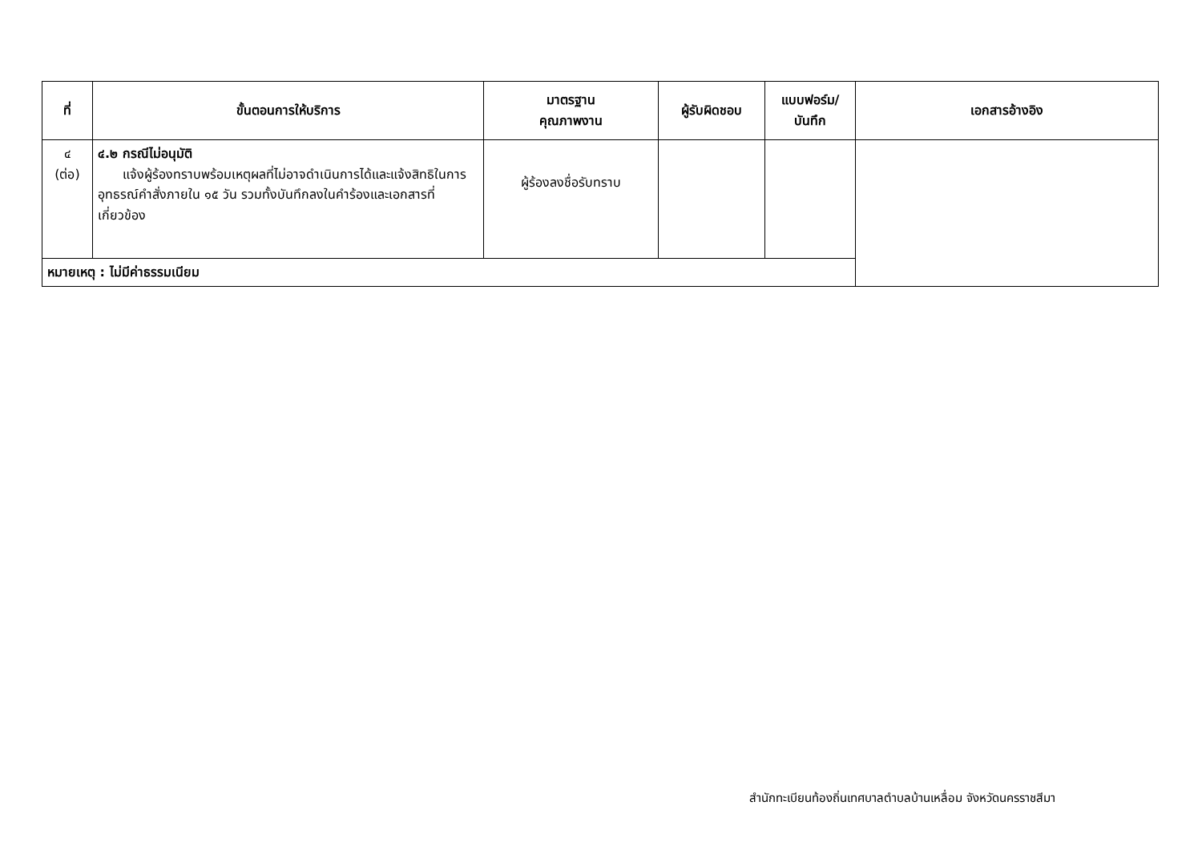| ที่ | ขั้นตอนการให้บริการ | มาตรฐาน คุณภาพงาน | ผู้รับผิดชอบ | แบบฟอร์ม/ บันทึก | เอกสารอ้างอิง |
| --- | --- | --- | --- | --- | --- |
| ๔ (ต่อ) | ๔.๒ กรณีไม่อนุมัติ แจ้งผู้ร้องทราบพร้อมเหตุผลที่ไม่อาจดำเนินการได้และแจ้งสิทธิในการอุทธรณ์คำสั่งภายใน ๑๕ วัน รวมทั้งบันทึกลงในคำร้องและเอกสารที่เกี่ยวข้อง | ผู้ร้องลงชื่อรับทราบ | | | |
| หมายเหตุ : ไม่มีค่าธรรมเนียม | | | | | |
สำนักทะเบียนท้องถิ่นเทศบาลตำบลบ้านเหลื่อม จังหวัดนครราชสีมา